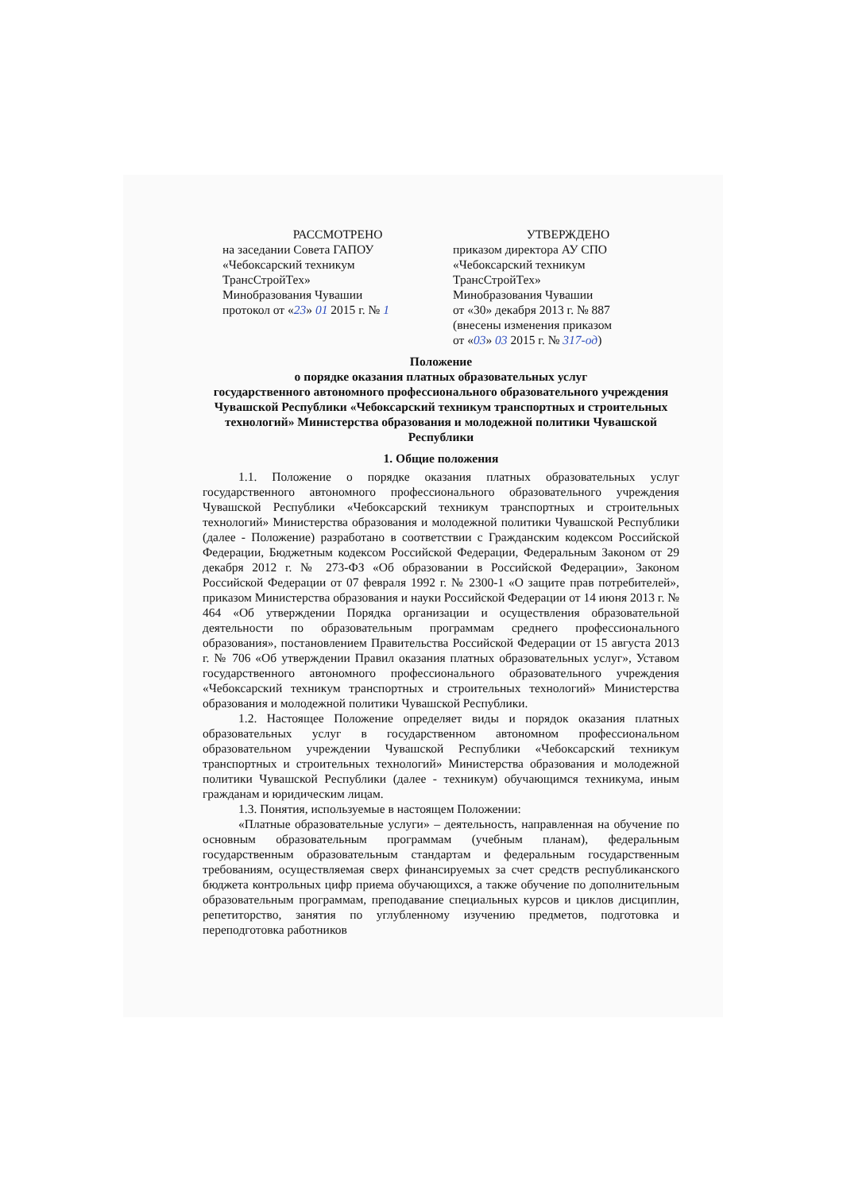РАССМОТРЕНО
на заседании Совета ГАПОУ
«Чебоксарский техникум
ТрансСтройТех»
Минобразования Чувашии
протокол от «23» 01 2015 г. № 1
УТВЕРЖДЕНО
приказом директора АУ СПО
«Чебоксарский техникум
ТрансСтройТех»
Минобразования Чувашии
от «30» декабря 2013 г. № 887
(внесены изменения приказом
от «03» 03 2015 г. № 317-од)
Положение
о порядке оказания платных образовательных услуг
государственного автономного профессионального образовательного учреждения Чувашской Республики «Чебоксарский техникум транспортных и строительных технологий» Министерства образования и молодежной политики Чувашской Республики
1. Общие положения
1.1. Положение о порядке оказания платных образовательных услуг государственного автономного профессионального образовательного учреждения Чувашской Республики «Чебоксарский техникум транспортных и строительных технологий» Министерства образования и молодежной политики Чувашской Республики (далее - Положение) разработано в соответствии с Гражданским кодексом Российской Федерации, Бюджетным кодексом Российской Федерации, Федеральным Законом от 29 декабря 2012 г. № 273-ФЗ «Об образовании в Российской Федерации», Законом Российской Федерации от 07 февраля 1992 г. № 2300-1 «О защите прав потребителей», приказом Министерства образования и науки Российской Федерации от 14 июня 2013 г. № 464 «Об утверждении Порядка организации и осуществления образовательной деятельности по образовательным программам среднего профессионального образования», постановлением Правительства Российской Федерации от 15 августа 2013 г. № 706 «Об утверждении Правил оказания платных образовательных услуг», Уставом государственного автономного профессионального образовательного учреждения «Чебоксарский техникум транспортных и строительных технологий» Министерства образования и молодежной политики Чувашской Республики.
1.2. Настоящее Положение определяет виды и порядок оказания платных образовательных услуг в государственном автономном профессиональном образовательном учреждении Чувашской Республики «Чебоксарский техникум транспортных и строительных технологий» Министерства образования и молодежной политики Чувашской Республики (далее - техникум) обучающимся техникума, иным гражданам и юридическим лицам.
1.3. Понятия, используемые в настоящем Положении:
«Платные образовательные услуги» – деятельность, направленная на обучение по основным образовательным программам (учебным планам), федеральным государственным образовательным стандартам и федеральным государственным требованиям, осуществляемая сверх финансируемых за счет средств республиканского бюджета контрольных цифр приема обучающихся, а также обучение по дополнительным образовательным программам, преподавание специальных курсов и циклов дисциплин, репетиторство, занятия по углубленному изучению предметов, подготовка и переподготовка работников